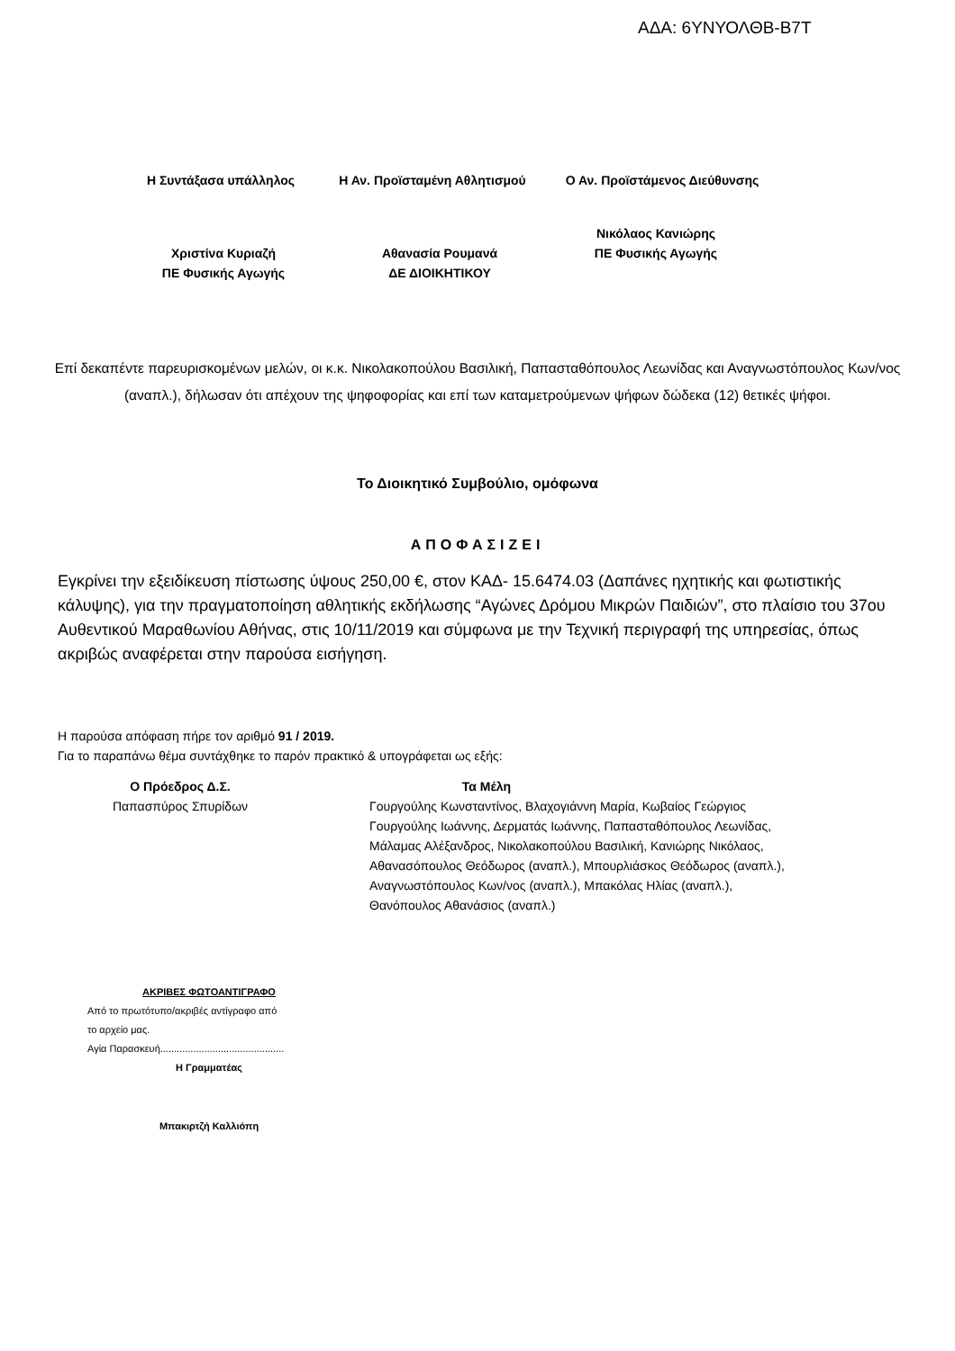ΑΔΑ: 6ΥΝΥΟΛΘΒ-Β7Τ
Η Συντάξασα υπάλληλος Η Αν. Προϊσταμένη Αθλητισμού Ο Αν. Προϊστάμενος Διεύθυνσης
Χριστίνα Κυριαζή
ΠΕ Φυσικής Αγωγής
Αθανασία Ρουμανά
ΔΕ ΔΙΟΙΚΗΤΙΚΟΥ
Νικόλαος Κανιώρης
ΠΕ Φυσικής Αγωγής
Επί δεκαπέντε παρευρισκομένων μελών, οι κ.κ. Νικολακοπούλου Βασιλική, Παπασταθόπουλος Λεωνίδας και Αναγνωστόπουλος Κων/νος (αναπλ.), δήλωσαν ότι απέχουν της ψηφοφορίας και επί των καταμετρούμενων ψήφων δώδεκα (12) θετικές ψήφοι.
Το Διοικητικό Συμβούλιο, ομόφωνα
ΑΠΟΦΑΣΙΖΕΙ
Εγκρίνει την εξειδίκευση πίστωσης ύψους 250,00 €, στον ΚΑΔ- 15.6474.03 (Δαπάνες ηχητικής και φωτιστικής κάλυψης), για την πραγματοποίηση αθλητικής εκδήλωσης “Αγώνες Δρόμου Μικρών Παιδιών”, στο πλαίσιο του 37ου Αυθεντικού Μαραθωνίου Αθήνας, στις 10/11/2019 και σύμφωνα με την Τεχνική περιγραφή της υπηρεσίας, όπως ακριβώς αναφέρεται στην παρούσα εισήγηση.
Η παρούσα απόφαση πήρε τον αριθμό 91 / 2019.
Για το παραπάνω θέμα συντάχθηκε το παρόν πρακτικό & υπογράφεται ως εξής:
Ο Πρόεδρος Δ.Σ.
Παπασπύρος Σπυρίδων
Τα Μέλη
Γουργούλης Κωνσταντίνος, Βλαχογιάννη Μαρία, Κωβαίος Γεώργιος
Γουργούλης Ιωάννης, Δερματάς Ιωάννης, Παπασταθόπουλος Λεωνίδας,
Μάλαμας Αλέξανδρος, Νικολακοπούλου Βασιλική, Κανιώρης Νικόλαος,
Αθανασόπουλος Θεόδωρος (αναπλ.), Μπουρλιάσκος Θεόδωρος (αναπλ.),
Αναγνωστόπουλος Κων/νος (αναπλ.), Μπακόλας Ηλίας (αναπλ.),
Θανόπουλος Αθανάσιος (αναπλ.)
ΑΚΡΙΒΕΣ ΦΩΤΟΑΝΤΙΓΡΑΦΟ
Από το πρωτότυπο/ακριβές αντίγραφο από
το αρχείο μας.
Αγία Παρασκευή.............................................
Η Γραμματέας
Μπακιρτζή Καλλιόπη